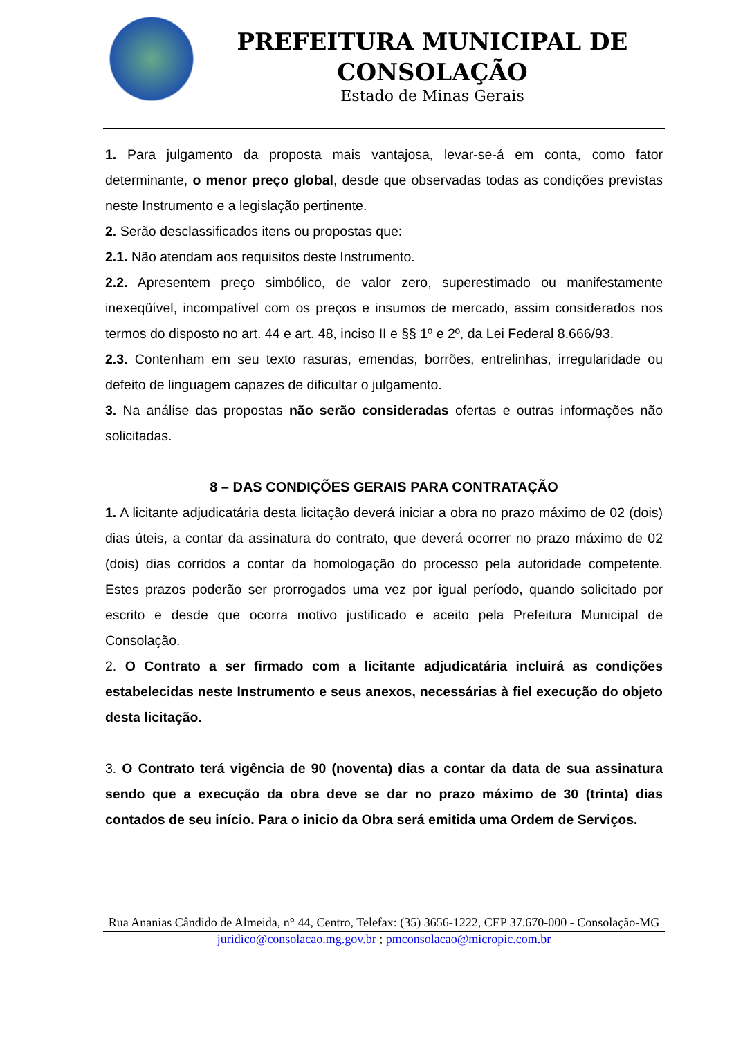PREFEITURA MUNICIPAL DE CONSOLAÇÃO
Estado de Minas Gerais
1. Para julgamento da proposta mais vantajosa, levar-se-á em conta, como fator determinante, o menor preço global, desde que observadas todas as condições previstas neste Instrumento e a legislação pertinente.
2. Serão desclassificados itens ou propostas que:
2.1. Não atendam aos requisitos deste Instrumento.
2.2. Apresentem preço simbólico, de valor zero, superestimado ou manifestamente inexeqüível, incompatível com os preços e insumos de mercado, assim considerados nos termos do disposto no art. 44 e art. 48, inciso II e §§ 1º e 2º, da Lei Federal 8.666/93.
2.3. Contenham em seu texto rasuras, emendas, borrões, entrelinhas, irregularidade ou defeito de linguagem capazes de dificultar o julgamento.
3. Na análise das propostas não serão consideradas ofertas e outras informações não solicitadas.
8 – DAS CONDIÇÕES GERAIS PARA CONTRATAÇÃO
1. A licitante adjudicatária desta licitação deverá iniciar a obra no prazo máximo de 02 (dois) dias úteis, a contar da assinatura do contrato, que deverá ocorrer no prazo máximo de 02 (dois) dias corridos a contar da homologação do processo pela autoridade competente. Estes prazos poderão ser prorrogados uma vez por igual período, quando solicitado por escrito e desde que ocorra motivo justificado e aceito pela Prefeitura Municipal de Consolação.
2. O Contrato a ser firmado com a licitante adjudicatária incluirá as condições estabelecidas neste Instrumento e seus anexos, necessárias à fiel execução do objeto desta licitação.
3. O Contrato terá vigência de 90 (noventa) dias a contar da data de sua assinatura sendo que a execução da obra deve se dar no prazo máximo de 30 (trinta) dias contados de seu início. Para o inicio da Obra será emitida uma Ordem de Serviços.
Rua Ananias Cândido de Almeida, n° 44, Centro, Telefax: (35) 3656-1222, CEP 37.670-000 - Consolação-MG
juridico@consolacao.mg.gov.br ; pmconsolacao@micropic.com.br